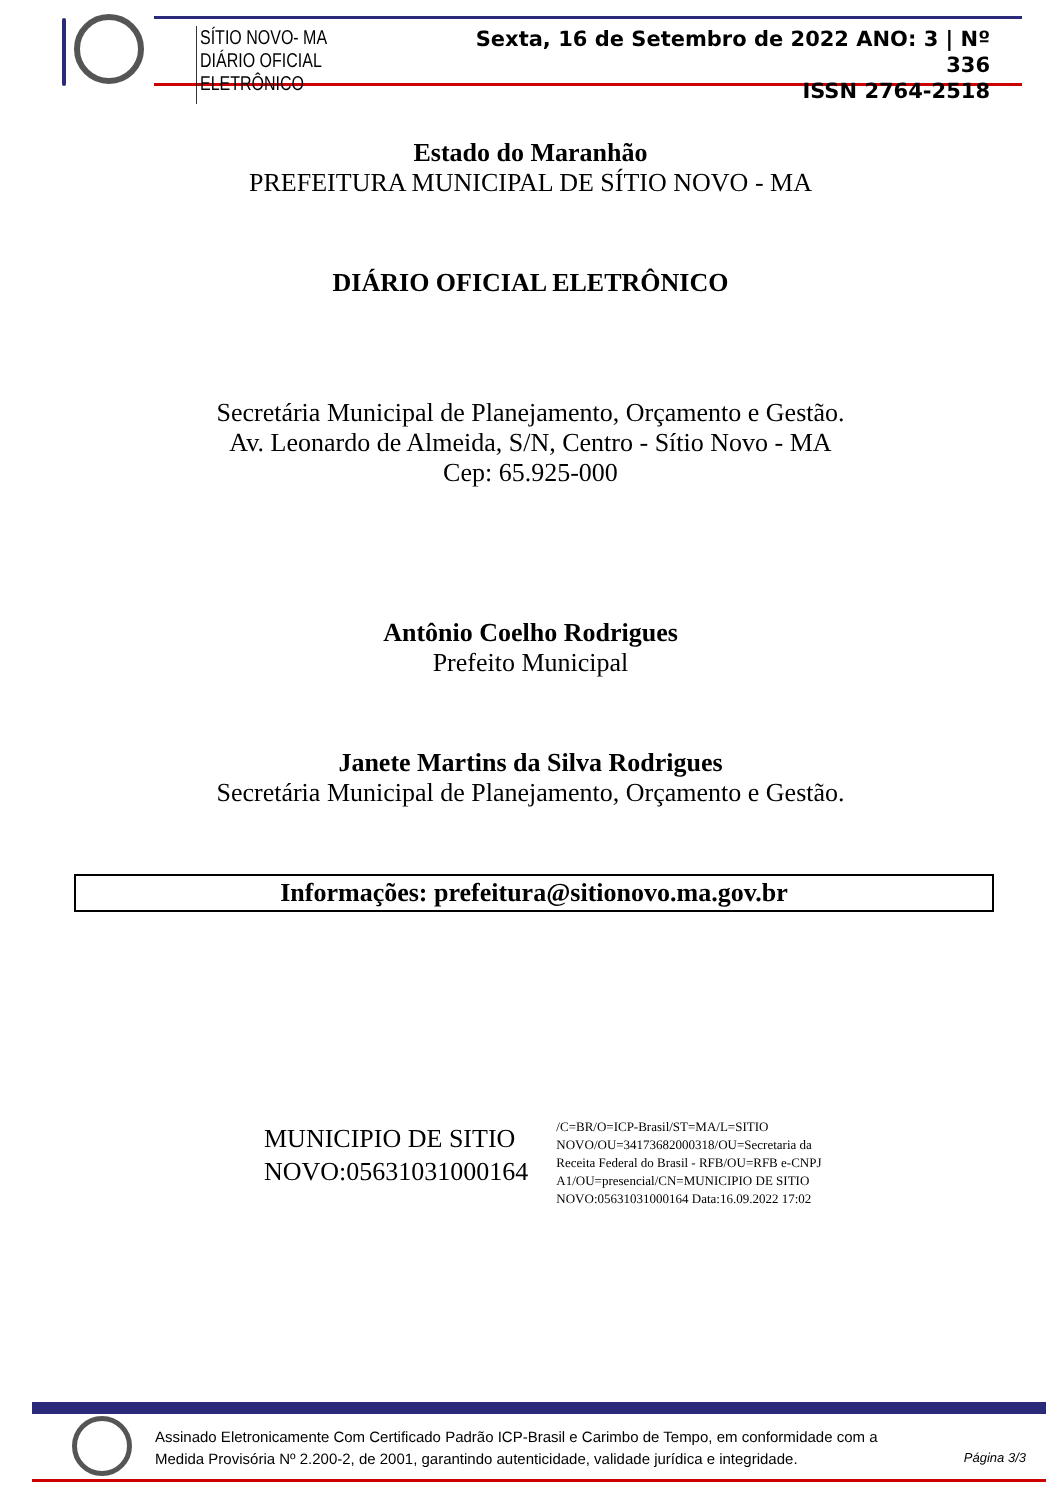SÍTIO NOVO- MA
DIÁRIO OFICIAL ELETRÔNICO
Sexta, 16 de Setembro de 2022 ANO: 3 | Nº 336
ISSN 2764-2518
Estado do Maranhão
PREFEITURA MUNICIPAL DE SÍTIO NOVO - MA
DIÁRIO OFICIAL ELETRÔNICO
Secretária Municipal de Planejamento, Orçamento e Gestão.
Av. Leonardo de Almeida, S/N, Centro - Sítio Novo - MA
Cep: 65.925-000
Antônio Coelho Rodrigues
Prefeito Municipal
Janete Martins da Silva Rodrigues
Secretária Municipal de Planejamento, Orçamento e Gestão.
Informações: prefeitura@sitionovo.ma.gov.br
MUNICIPIO DE SITIO
NOVO:05631031000164
/C=BR/O=ICP-Brasil/ST=MA/L=SITIO
NOVO/OU=34173682000318/OU=Secretaria da
Receita Federal do Brasil - RFB/OU=RFB e-CNPJ
A1/OU=presencial/CN=MUNICIPIO DE SITIO
NOVO:05631031000164 Data:16.09.2022 17:02
Assinado Eletronicamente Com Certificado Padrão ICP-Brasil e Carimbo de Tempo, em conformidade com a
Medida Provisória Nº 2.200-2, de 2001, garantindo autenticidade, validade jurídica e integridade.
Página 3/3